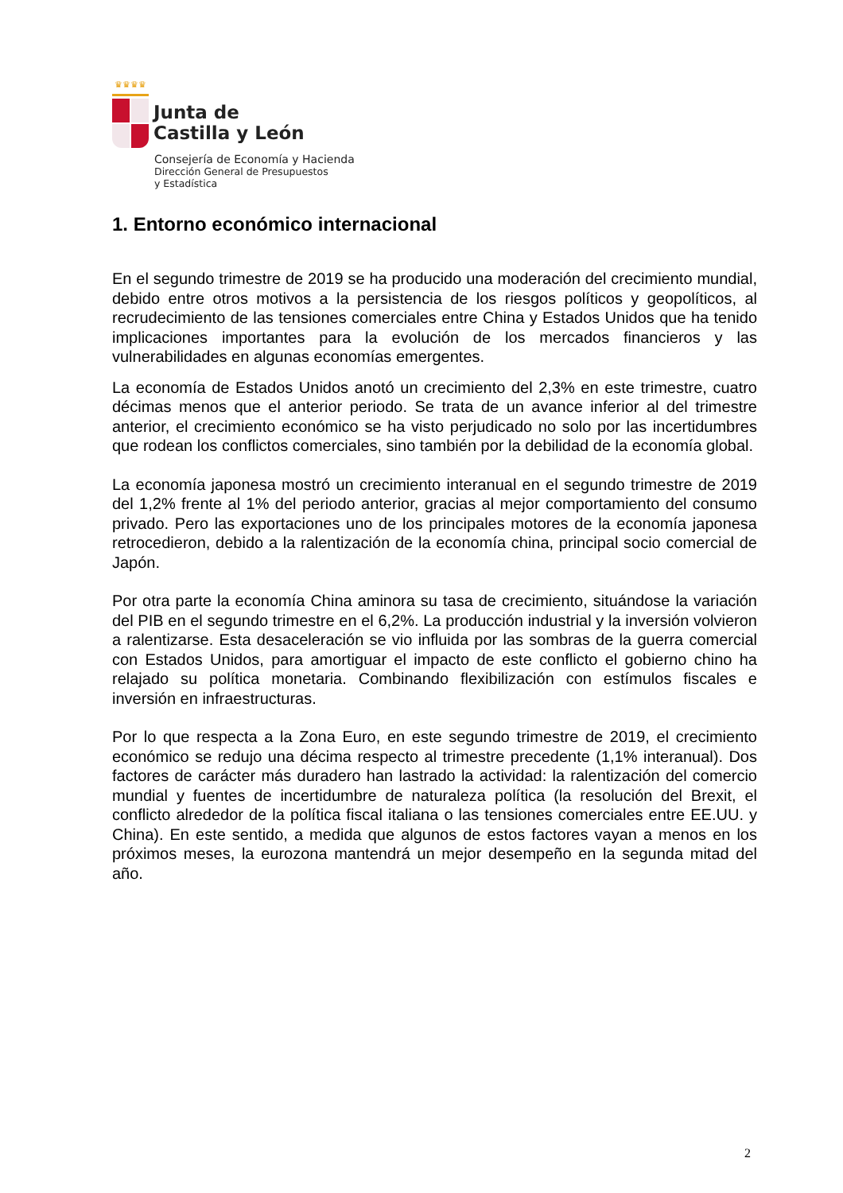♛♛♛♛
Junta de
Castilla y León
Consejería de Economía y Hacienda
Dirección General de Presupuestos
y Estadística
1. Entorno económico internacional
En el segundo trimestre de 2019 se ha producido una moderación del crecimiento mundial, debido entre otros motivos a la persistencia de los riesgos políticos y geopolíticos, al recrudecimiento de las tensiones comerciales entre China y Estados Unidos que ha tenido implicaciones importantes para la evolución de los mercados financieros y las vulnerabilidades en algunas economías emergentes.
La economía de Estados Unidos anotó un crecimiento del 2,3% en este trimestre, cuatro décimas menos que el anterior periodo. Se trata de un avance inferior al del trimestre anterior, el crecimiento económico se ha visto perjudicado no solo por las incertidumbres que rodean los conflictos comerciales, sino también por la debilidad de la economía global.
La economía japonesa mostró un crecimiento interanual en el segundo trimestre de 2019 del 1,2% frente al 1% del periodo anterior, gracias al mejor comportamiento del consumo privado. Pero las exportaciones uno de los principales motores de la economía japonesa retrocedieron, debido a la ralentización de la economía china, principal socio comercial de Japón.
Por otra parte la economía China aminora su tasa de crecimiento, situándose la variación del PIB en el segundo trimestre en el 6,2%. La producción industrial y la inversión volvieron a ralentizarse. Esta desaceleración se vio influida por las sombras de la guerra comercial con Estados Unidos, para amortiguar el impacto de este conflicto el gobierno chino ha relajado su política monetaria. Combinando flexibilización con estímulos fiscales e inversión en infraestructuras.
Por lo que respecta a la Zona Euro, en este segundo trimestre de 2019, el crecimiento económico se redujo una décima respecto al trimestre precedente (1,1% interanual). Dos factores de carácter más duradero han lastrado la actividad: la ralentización del comercio mundial y fuentes de incertidumbre de naturaleza política (la resolución del Brexit, el conflicto alrededor de la política fiscal italiana o las tensiones comerciales entre EE.UU. y China). En este sentido, a medida que algunos de estos factores vayan a menos en los próximos meses, la eurozona mantendrá un mejor desempeño en la segunda mitad del año.
2